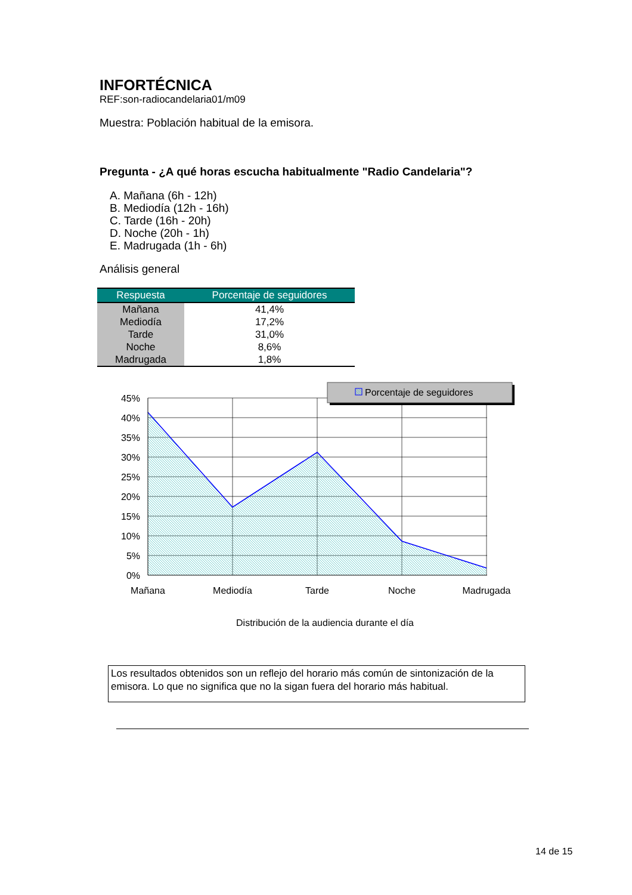INFORTÉCNICA
REF:son-radiocandelaria01/m09
Muestra: Población habitual de la emisora.
Pregunta - ¿A qué horas escucha habitualmente "Radio Candelaria"?
A. Mañana (6h - 12h)
B. Mediodía (12h - 16h)
C. Tarde (16h - 20h)
D. Noche (20h - 1h)
E. Madrugada (1h - 6h)
Análisis general
| Respuesta | Porcentaje de seguidores |
| --- | --- |
| Mañana | 41,4% |
| Mediodía | 17,2% |
| Tarde | 31,0% |
| Noche | 8,6% |
| Madrugada | 1,8% |
45%
40%
35%
30%
25%
20%
15%
10%
5%
0%
Mañana
Mediodía
Tarde
Noche
Madrugada
Distribución de la audiencia durante el día
Porcentaje de seguidores
Los resultados obtenidos son un reflejo del horario más común de sintonización de la emisora. Lo que no significa que no la sigan fuera del horario más habitual.
14 de 15